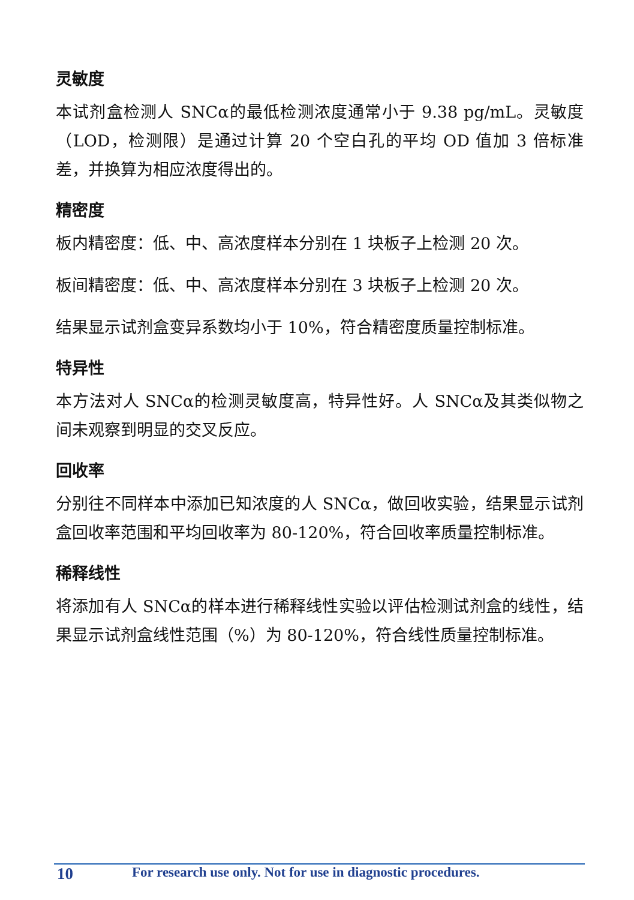灵敏度
本试剂盒检测人 SNCα的最低检测浓度通常小于 9.38 pg/mL。灵敏度（LOD，检测限）是通过计算 20 个空白孔的平均 OD 值加 3 倍标准差，并换算为相应浓度得出的。
精密度
板内精密度：低、中、高浓度样本分别在 1 块板子上检测 20 次。
板间精密度：低、中、高浓度样本分别在 3 块板子上检测 20 次。
结果显示试剂盒变异系数均小于 10%，符合精密度质量控制标准。
特异性
本方法对人 SNCα的检测灵敏度高，特异性好。人 SNCα及其类似物之间未观察到明显的交叉反应。
回收率
分别往不同样本中添加已知浓度的人 SNCα，做回收实验，结果显示试剂盒回收率范围和平均回收率为 80-120%，符合回收率质量控制标准。
稀释线性
将添加有人 SNCα的样本进行稀释线性实验以评估检测试剂盒的线性，结果显示试剂盒线性范围（%）为 80-120%，符合线性质量控制标准。
10 For research use only. Not for use in diagnostic procedures.